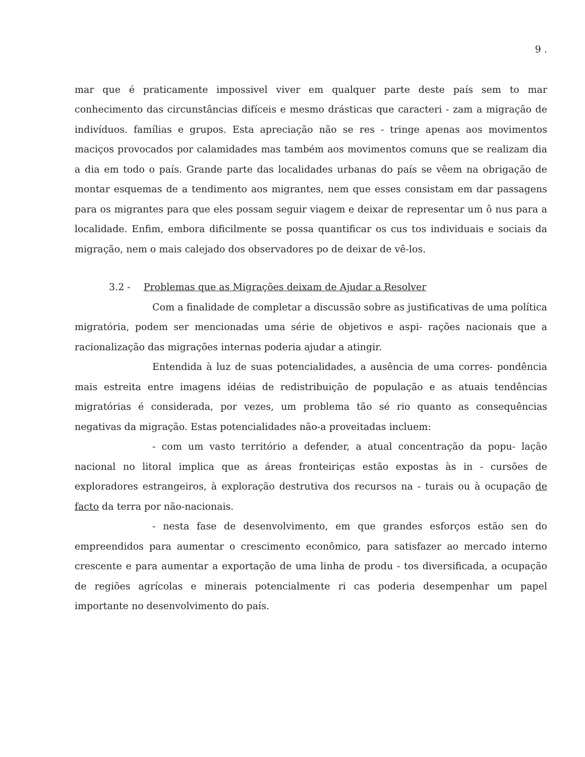9 .
mar que é praticamente impossivel viver em qualquer parte deste país sem to mar conhecimento das circunstâncias difíceis e mesmo drásticas que caracteri - zam a migração de indivíduos. famílias e grupos. Esta apreciação não se res - tringe apenas aos movimentos maciços provocados por calamidades mas também aos movimentos comuns que se realizam dia a dia em todo o país. Grande parte das localidades urbanas do país se vêem na obrigação de montar esquemas de a tendimento aos migrantes, nem que esses consistam em dar passagens para os migrantes para que eles possam seguir viagem e deixar de representar um ô nus para a localidade. Enfim, embora dificilmente se possa quantificar os cus tos individuais e sociais da migração, nem o mais calejado dos observadores po de deixar de vê-los.
3.2 - Problemas que as Migrações deixam de Ajudar a Resolver
Com a finalidade de completar a discussão sobre as justificativas de uma política migratória, podem ser mencionadas uma série de objetivos e aspi- rações nacionais que a racionalização das migrações internas poderia ajudar a atingir.
Entendida à luz de suas potencialidades, a ausência de uma corres- pondência mais estreita entre imagens idéias de redistribuição de população e as atuais tendências migratórias é considerada, por vezes, um problema tão sé rio quanto as consequências negativas da migração. Estas potencialidades não-a proveitadas incluem:
- com um vasto território a defender, a atual concentração da popu- lação nacional no litoral implica que as áreas fronteiriças estão expostas às in - cursões de exploradores estrangeiros, à exploração destrutiva dos recursos na - turais ou à ocupação de facto da terra por não-nacionais.
- nesta fase de desenvolvimento, em que grandes esforços estão sen do empreendidos para aumentar o crescimento econômico, para satisfazer ao mercado interno crescente e para aumentar a exportação de uma linha de produ - tos diversificada, a ocupação de regiões agrícolas e minerais potencialmente ri cas poderia desempenhar um papel importante no desenvolvimento do país.